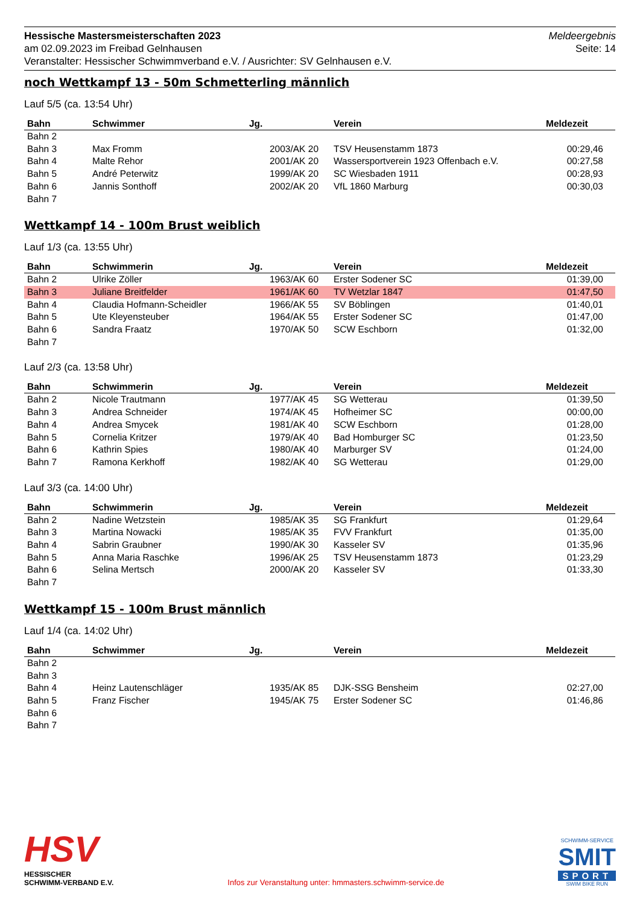Hessische Mastersmeisterschaften 2023
am 02.09.2023 im Freibad Gelnhausen
Veranstalter: Hessischer Schwimmverband e.V. / Ausrichter: SV Gelnhausen e.V.
Meldeergebnis
Seite: 14
noch Wettkampf 13 - 50m Schmetterling männlich
Lauf 5/5 (ca. 13:54 Uhr)
| Bahn | Schwimmer | Jg. | Verein | Meldezeit |
| --- | --- | --- | --- | --- |
| Bahn 2 | | | | |
| Bahn 3 | Max Fromm | 2003/AK 20 | TSV Heusenstamm 1873 | 00:29,46 |
| Bahn 4 | Malte Rehor | 2001/AK 20 | Wassersportverein 1923 Offenbach e.V. | 00:27,58 |
| Bahn 5 | André Peterwitz | 1999/AK 20 | SC Wiesbaden 1911 | 00:28,93 |
| Bahn 6 | Jannis Sonthoff | 2002/AK 20 | VfL 1860 Marburg | 00:30,03 |
| Bahn 7 | | | | |
Wettkampf 14 - 100m Brust weiblich
Lauf 1/3 (ca. 13:55 Uhr)
| Bahn | Schwimmerin | Jg. | Verein | Meldezeit |
| --- | --- | --- | --- | --- |
| Bahn 2 | Ulrike Zöller | 1963/AK 60 | Erster Sodener SC | 01:39,00 |
| Bahn 3 | Juliane Breitfelder | 1961/AK 60 | TV Wetzlar 1847 | 01:47,50 |
| Bahn 4 | Claudia Hofmann-Scheidler | 1966/AK 55 | SV Böblingen | 01:40,01 |
| Bahn 5 | Ute Kleyensteuber | 1964/AK 55 | Erster Sodener SC | 01:47,00 |
| Bahn 6 | Sandra Fraatz | 1970/AK 50 | SCW Eschborn | 01:32,00 |
| Bahn 7 | | | | |
Lauf 2/3 (ca. 13:58 Uhr)
| Bahn | Schwimmerin | Jg. | Verein | Meldezeit |
| --- | --- | --- | --- | --- |
| Bahn 2 | Nicole Trautmann | 1977/AK 45 | SG Wetterau | 01:39,50 |
| Bahn 3 | Andrea Schneider | 1974/AK 45 | Hofheimer SC | 00:00,00 |
| Bahn 4 | Andrea Smycek | 1981/AK 40 | SCW Eschborn | 01:28,00 |
| Bahn 5 | Cornelia Kritzer | 1979/AK 40 | Bad Homburger SC | 01:23,50 |
| Bahn 6 | Kathrin Spies | 1980/AK 40 | Marburger SV | 01:24,00 |
| Bahn 7 | Ramona Kerkhoff | 1982/AK 40 | SG Wetterau | 01:29,00 |
Lauf 3/3 (ca. 14:00 Uhr)
| Bahn | Schwimmerin | Jg. | Verein | Meldezeit |
| --- | --- | --- | --- | --- |
| Bahn 2 | Nadine Wetzstein | 1985/AK 35 | SG Frankfurt | 01:29,64 |
| Bahn 3 | Martina Nowacki | 1985/AK 35 | FVV Frankfurt | 01:35,00 |
| Bahn 4 | Sabrin Graubner | 1990/AK 30 | Kasseler SV | 01:35,96 |
| Bahn 5 | Anna Maria Raschke | 1996/AK 25 | TSV Heusenstamm 1873 | 01:23,29 |
| Bahn 6 | Selina Mertsch | 2000/AK 20 | Kasseler SV | 01:33,30 |
| Bahn 7 | | | | |
Wettkampf 15 - 100m Brust männlich
Lauf 1/4 (ca. 14:02 Uhr)
| Bahn | Schwimmer | Jg. | Verein | Meldezeit |
| --- | --- | --- | --- | --- |
| Bahn 2 | | | | |
| Bahn 3 | | | | |
| Bahn 4 | Heinz Lautenschläger | 1935/AK 85 | DJK-SSG Bensheim | 02:27,00 |
| Bahn 5 | Franz Fischer | 1945/AK 75 | Erster Sodener SC | 01:46,86 |
| Bahn 6 | | | | |
| Bahn 7 | | | | |
HSV
HESSISCHER
SCHWIMM-VERBAND E.V.
Infos zur Veranstaltung unter: hmmasters.schwimm-service.de
SCHWIMM-SERVICE
SMIT
SPORT
SWIM BIKE RUN